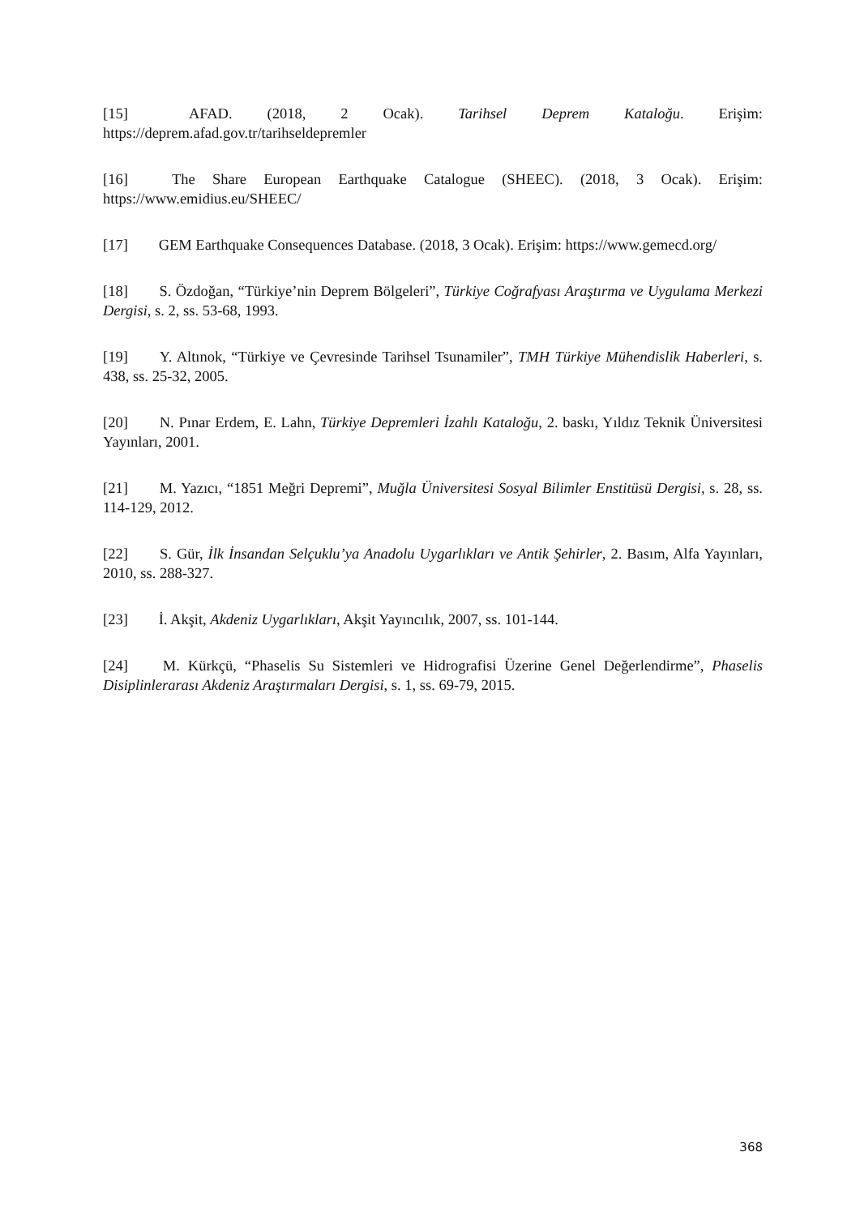[15] AFAD. (2018, 2 Ocak). Tarihsel Deprem Kataloğu. Erişim: https://deprem.afad.gov.tr/tarihseldepremler
[16] The Share European Earthquake Catalogue (SHEEC). (2018, 3 Ocak). Erişim: https://www.emidius.eu/SHEEC/
[17] GEM Earthquake Consequences Database. (2018, 3 Ocak). Erişim: https://www.gemecd.org/
[18] S. Özdoğan, “Türkiye’nin Deprem Bölgeleri”, Türkiye Coğrafyası Araştırma ve Uygulama Merkezi Dergisi, s. 2, ss. 53-68, 1993.
[19] Y. Altınok, “Türkiye ve Çevresinde Tarihsel Tsunamiler”, TMH Türkiye Mühendislik Haberleri, s. 438, ss. 25-32, 2005.
[20] N. Pınar Erdem, E. Lahn, Türkiye Depremleri İzahlı Kataloğu, 2. baskı, Yıldız Teknik Üniversitesi Yayınları, 2001.
[21] M. Yazıcı, “1851 Meğri Depremi”, Muğla Üniversitesi Sosyal Bilimler Enstitüsü Dergisi, s. 28, ss. 114-129, 2012.
[22] S. Gür, İlk İnsandan Selçuklu’ya Anadolu Uygarlıkları ve Antik Şehirler, 2. Basım, Alfa Yayınları, 2010, ss. 288-327.
[23] İ. Akşit, Akdeniz Uygarlıkları, Akşit Yayıncılık, 2007, ss. 101-144.
[24] M. Kürkçü, “Phaselis Su Sistemleri ve Hidrografisi Üzerine Genel Değerlendirme”, Phaselis Disiplinlerarası Akdeniz Araştırmaları Dergisi, s. 1, ss. 69-79, 2015.
368